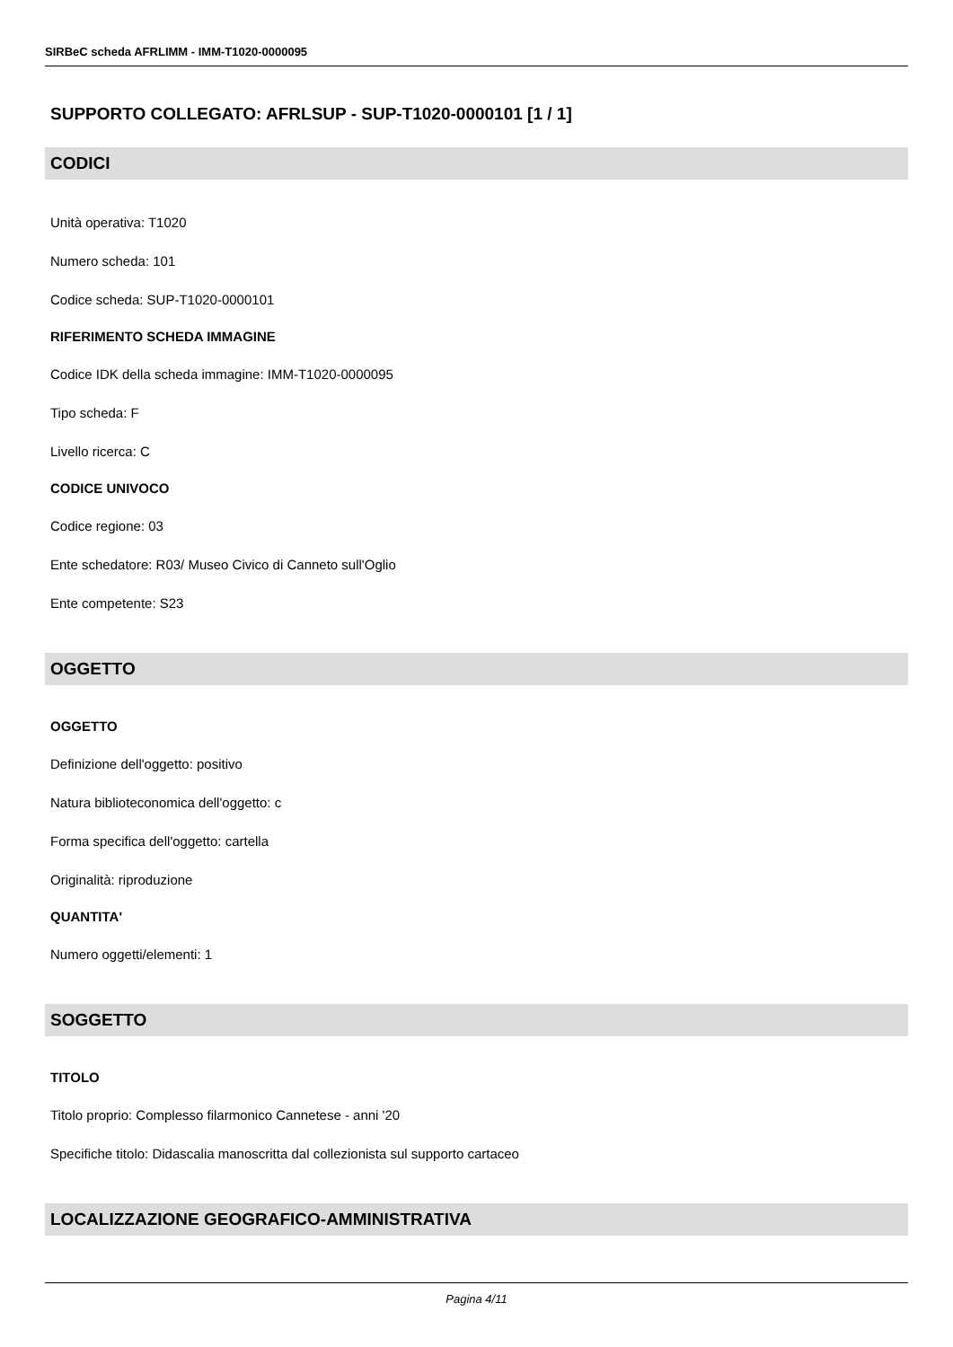SIRBeC scheda AFRLIMM - IMM-T1020-0000095
SUPPORTO COLLEGATO: AFRLSUP - SUP-T1020-0000101 [1 / 1]
CODICI
Unità operativa: T1020
Numero scheda: 101
Codice scheda: SUP-T1020-0000101
RIFERIMENTO SCHEDA IMMAGINE
Codice IDK della scheda immagine: IMM-T1020-0000095
Tipo scheda: F
Livello ricerca: C
CODICE UNIVOCO
Codice regione: 03
Ente schedatore: R03/ Museo Civico di Canneto sull'Oglio
Ente competente: S23
OGGETTO
OGGETTO
Definizione dell'oggetto: positivo
Natura biblioteconomica dell'oggetto: c
Forma specifica dell'oggetto: cartella
Originalità: riproduzione
QUANTITA'
Numero oggetti/elementi: 1
SOGGETTO
TITOLO
Titolo proprio: Complesso filarmonico Cannetese - anni '20
Specifiche titolo: Didascalia manoscritta dal collezionista sul supporto cartaceo
LOCALIZZAZIONE GEOGRAFICO-AMMINISTRATIVA
Pagina 4/11